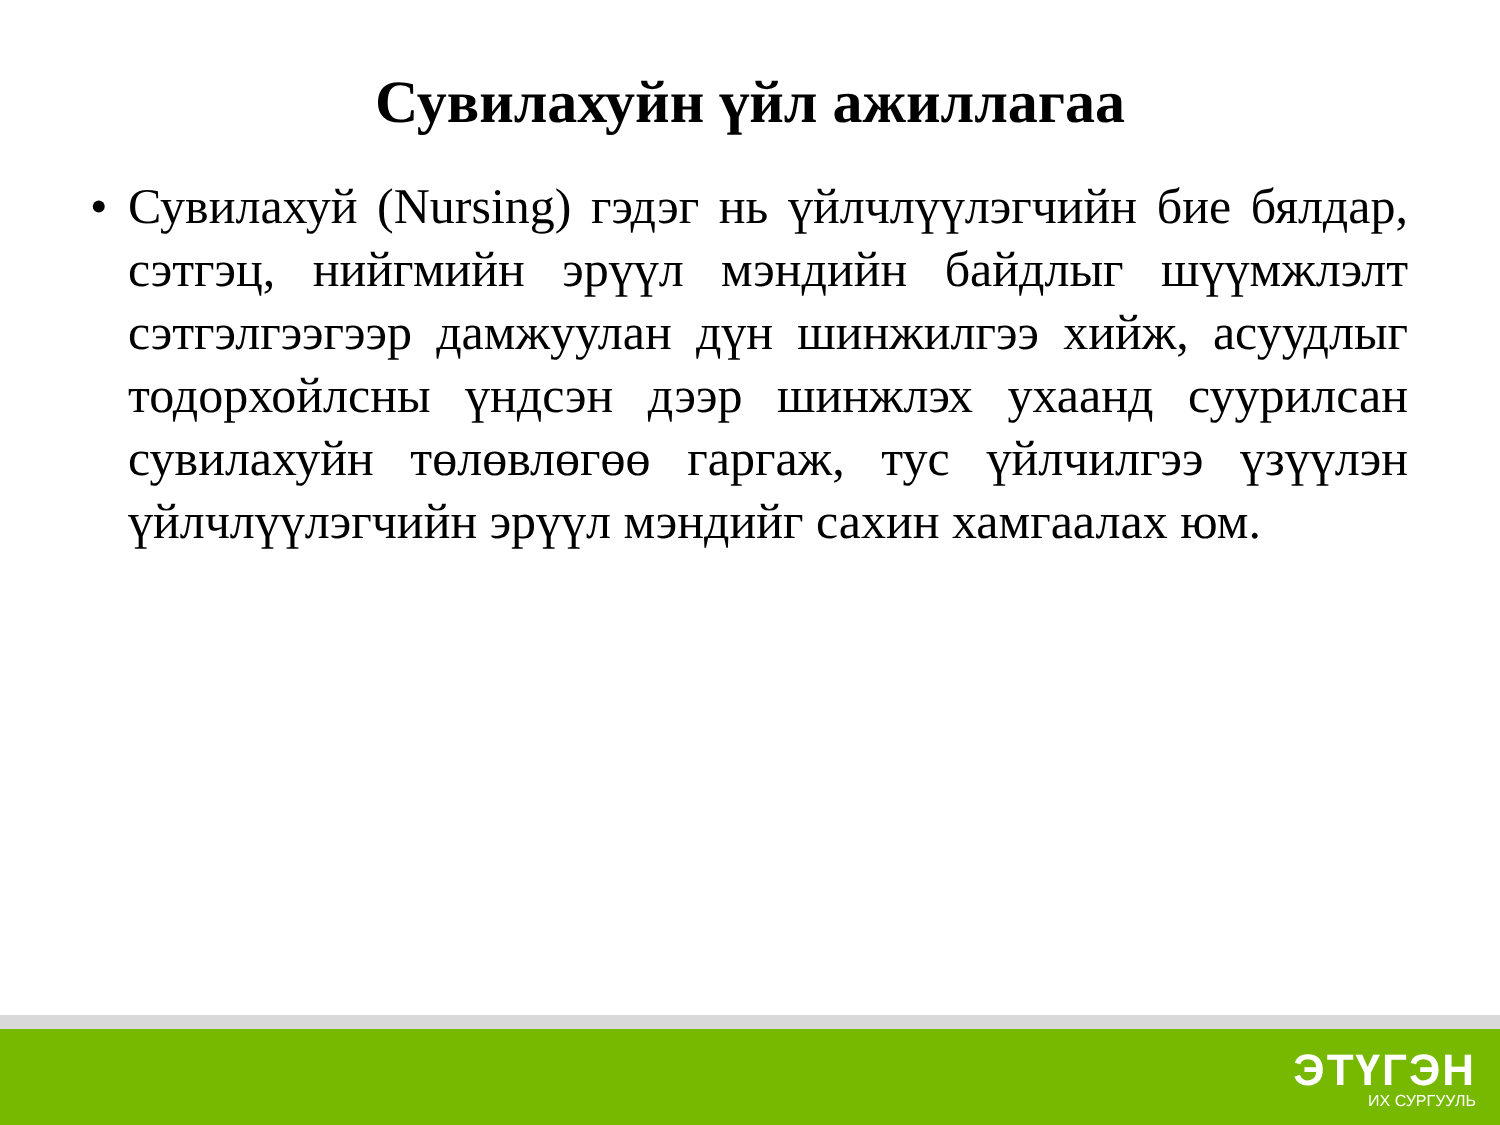Сувилахуйн үйл ажиллагаа
• Сувилахуй (Nursing) гэдэг нь үйлчлүүлэгчийн бие бялдар, сэтгэц, нийгмийн эрүүл мэндийн байдлыг шүүмжлэлт сэтгэлгээгээр дамжуулан дүн шинжилгээ хийж, асуудлыг тодорхойлсны үндсэн дээр шинжлэх ухаанд суурилсан сувилахуйн төлөвлөгөө гаргаж, тус үйлчилгээ үзүүлэн үйлчлүүлэгчийн эрүүл мэндийг сахин хамгаалах юм.
ЭТҮГЭН
ИХ СУРГУУЛЬ